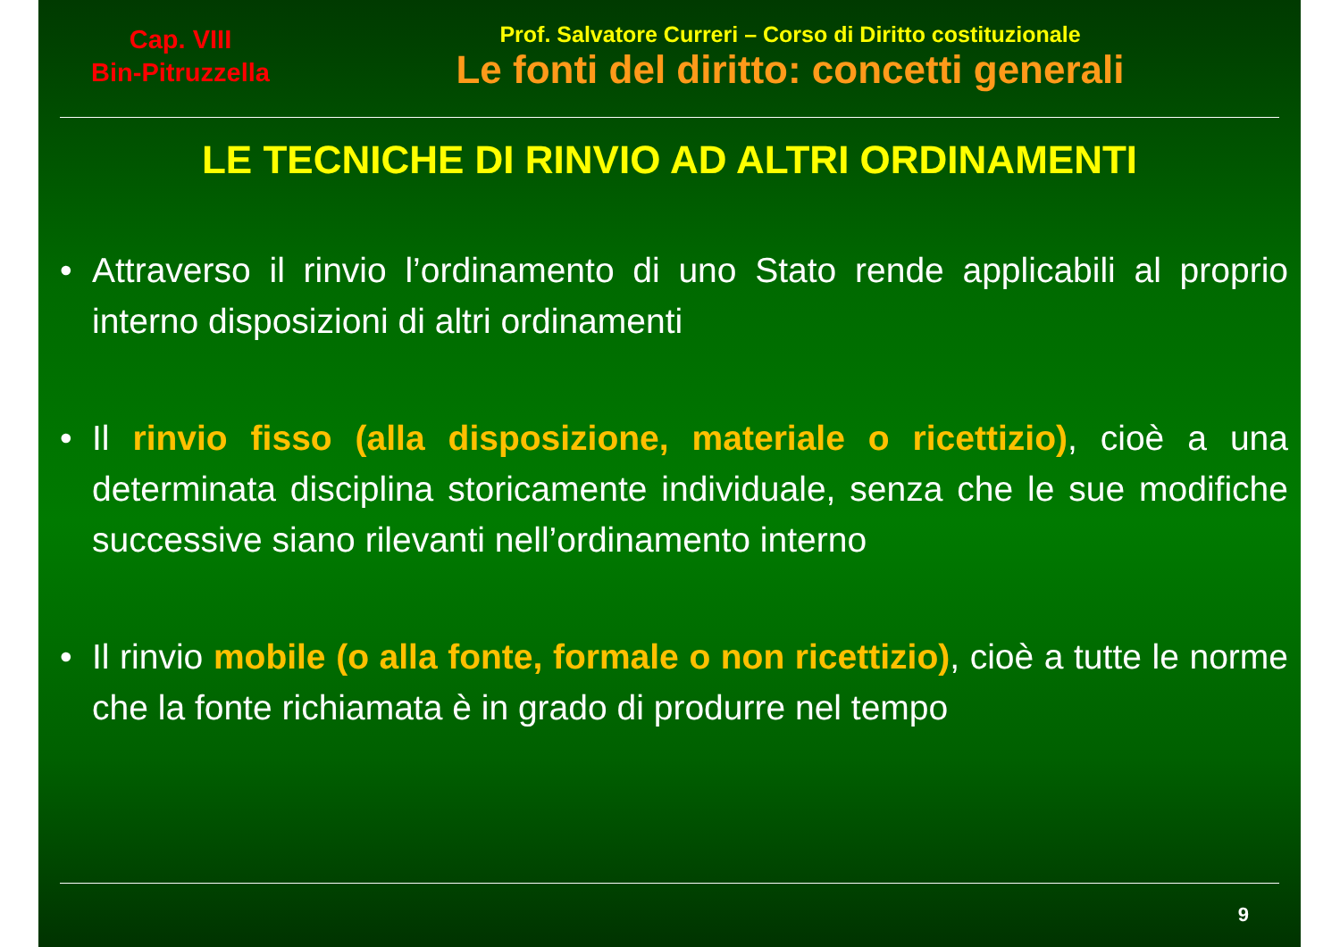Cap. VIII
Bin-Pitruzzella
Prof. Salvatore Curreri – Corso di Diritto costituzionale
Le fonti del diritto: concetti generali
LE TECNICHE DI RINVIO AD ALTRI ORDINAMENTI
• Attraverso il rinvio l’ordinamento di uno Stato rende applicabili al proprio interno disposizioni di altri ordinamenti
• Il rinvio fisso (alla disposizione, materiale o ricettizio), cioè a una determinata disciplina storicamente individuale, senza che le sue modifiche successive siano rilevanti nell’ordinamento interno
• Il rinvio mobile (o alla fonte, formale o non ricettizio), cioè a tutte le norme che la fonte richiamata è in grado di produrre nel tempo
9